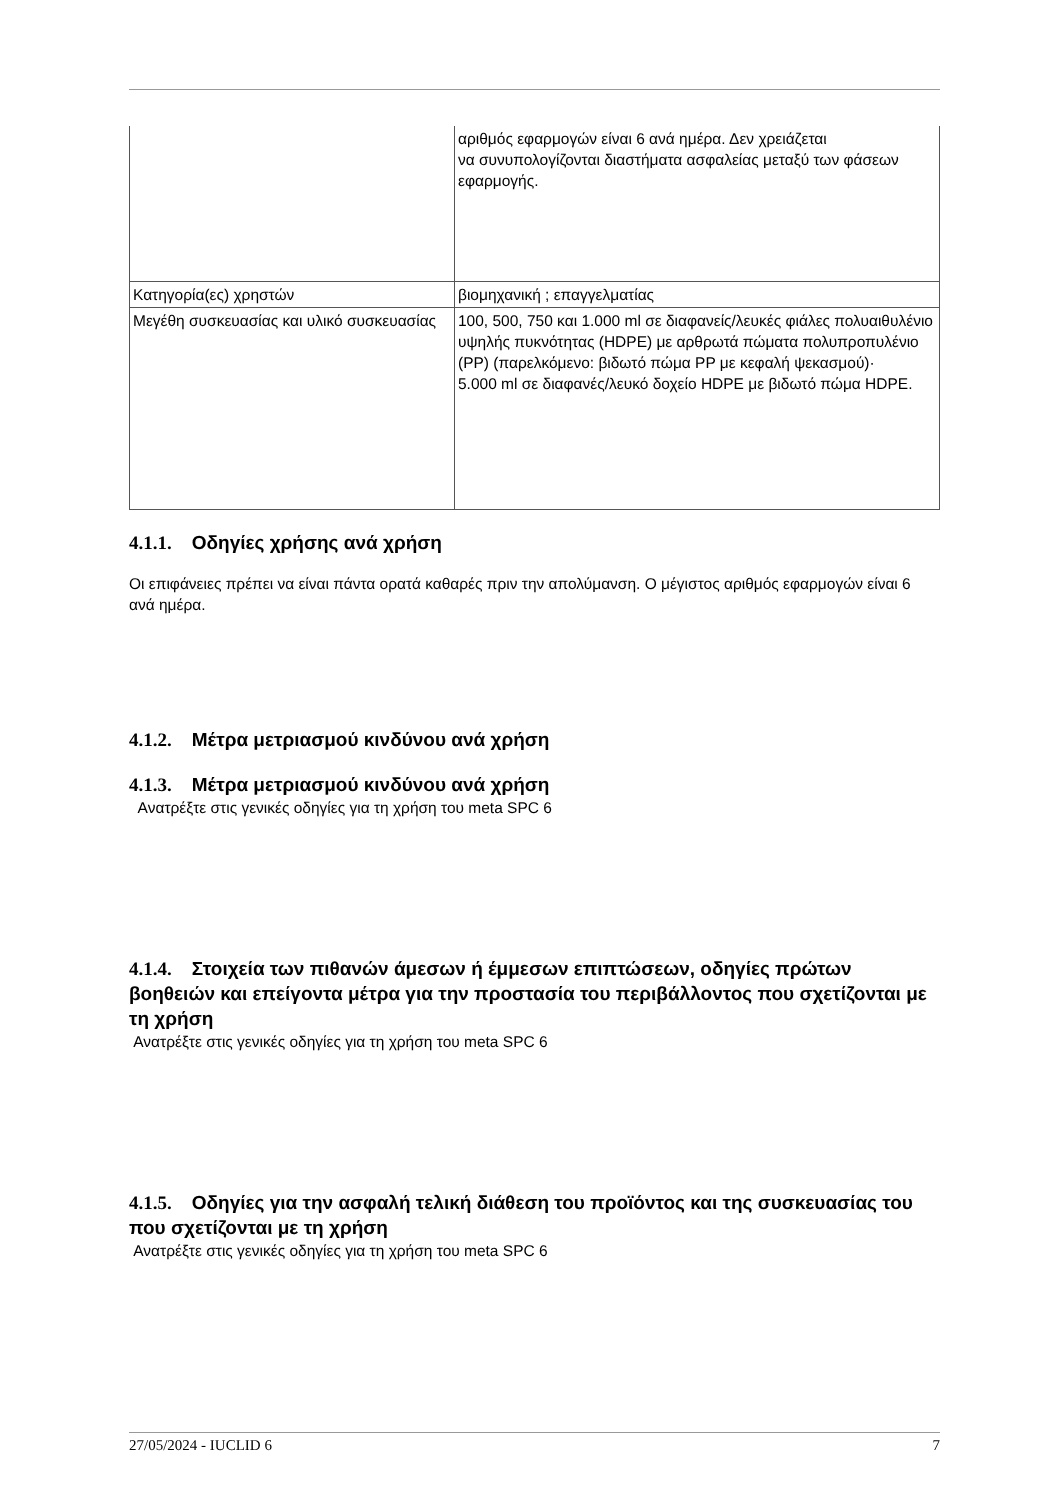| | αριθμός εφαρμογών είναι 6 ανά ημέρα. Δεν χρειάζεται να συνυπολογίζονται διαστήματα ασφαλείας μεταξύ των φάσεων εφαρμογής. |
| Κατηγορία(ες) χρηστών | βιομηχανική ; επαγγελματίας |
| Μεγέθη συσκευασίας και υλικό συσκευασίας | 100, 500, 750 και 1.000 ml σε διαφανείς/λευκές φιάλες πολυαιθυλένιο υψηλής πυκνότητας (HDPE) με αρθρωτά πώματα πολυπροπυλένιο (PP) (παρελκόμενο: βιδωτό πώμα PP με κεφαλή ψεκασμού)· 5.000 ml σε διαφανές/λευκό δοχείο HDPE με βιδωτό πώμα HDPE. |
4.1.1. Οδηγίες χρήσης ανά χρήση
Οι επιφάνειες πρέπει να είναι πάντα ορατά καθαρές πριν την απολύμανση. Ο μέγιστος αριθμός εφαρμογών είναι 6 ανά ημέρα.
4.1.2. Μέτρα μετριασμού κινδύνου ανά χρήση
4.1.3. Μέτρα μετριασμού κινδύνου ανά χρήση
Ανατρέξτε στις γενικές οδηγίες για τη χρήση του meta SPC 6
4.1.4. Στοιχεία των πιθανών άμεσων ή έμμεσων επιπτώσεων, οδηγίες πρώτων βοηθειών και επείγοντα μέτρα για την προστασία του περιβάλλοντος που σχετίζονται με τη χρήση
Ανατρέξτε στις γενικές οδηγίες για τη χρήση του meta SPC 6
4.1.5. Οδηγίες για την ασφαλή τελική διάθεση του προϊόντος και της συσκευασίας του που σχετίζονται με τη χρήση
Ανατρέξτε στις γενικές οδηγίες για τη χρήση του meta SPC 6
27/05/2024 - IUCLID 6 7